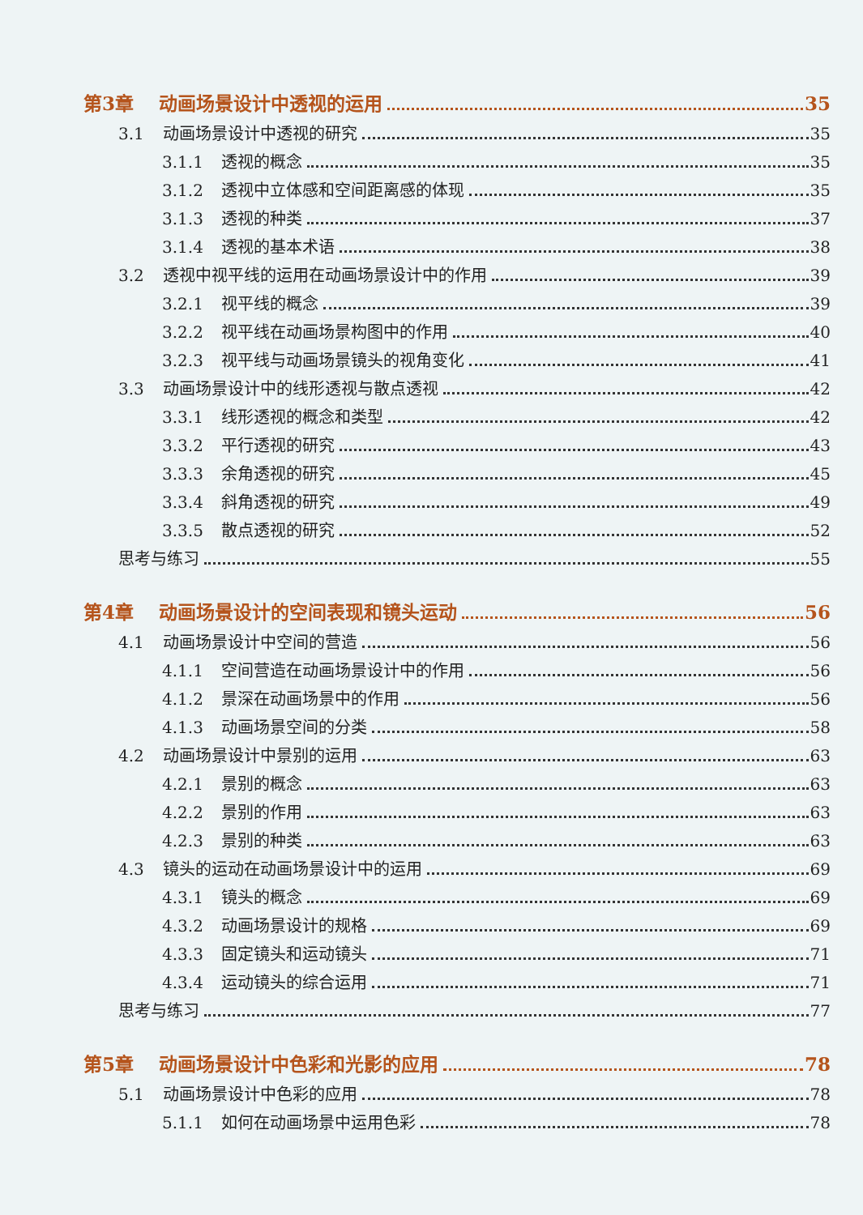第3章 动画场景设计中透视的运用 35
3.1 动画场景设计中透视的研究 35
3.1.1 透视的概念 35
3.1.2 透视中立体感和空间距离感的体现 35
3.1.3 透视的种类 37
3.1.4 透视的基本术语 38
3.2 透视中视平线的运用在动画场景设计中的作用 39
3.2.1 视平线的概念 39
3.2.2 视平线在动画场景构图中的作用 40
3.2.3 视平线与动画场景镜头的视角变化 41
3.3 动画场景设计中的线形透视与散点透视 42
3.3.1 线形透视的概念和类型 42
3.3.2 平行透视的研究 43
3.3.3 余角透视的研究 45
3.3.4 斜角透视的研究 49
3.3.5 散点透视的研究 52
思考与练习 55
第4章 动画场景设计的空间表现和镜头运动 56
4.1 动画场景设计中空间的营造 56
4.1.1 空间营造在动画场景设计中的作用 56
4.1.2 景深在动画场景中的作用 56
4.1.3 动画场景空间的分类 58
4.2 动画场景设计中景别的运用 63
4.2.1 景别的概念 63
4.2.2 景别的作用 63
4.2.3 景别的种类 63
4.3 镜头的运动在动画场景设计中的运用 69
4.3.1 镜头的概念 69
4.3.2 动画场景设计的规格 69
4.3.3 固定镜头和运动镜头 71
4.3.4 运动镜头的综合运用 71
思考与练习 77
第5章 动画场景设计中色彩和光影的应用 78
5.1 动画场景设计中色彩的应用 78
5.1.1 如何在动画场景中运用色彩 78